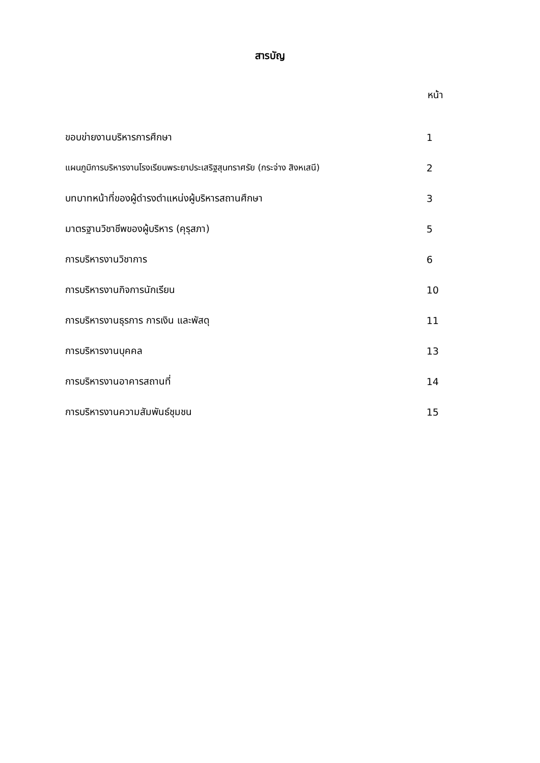สารบัญ
หน้า
| ขอบข่ายงานบริหารการศึกษา | 1 |
| แผนภูมิการบริหารงานโรงเรียนพระยาประเสริฐสุนทราศรัย (กระจ่าง สิงหเสนี) | 2 |
| บทบาทหน้าที่ของผู้ดำรงตำแหน่งผู้บริหารสถานศึกษา | 3 |
| มาตรฐานวิชาชีพของผู้บริหาร (คุรุสภา) | 5 |
| การบริหารงานวิชาการ | 6 |
| การบริหารงานกิจการนักเรียน | 10 |
| การบริหารงานธุรการ การเงิน และพัสดุ | 11 |
| การบริหารงานบุคคล | 13 |
| การบริหารงานอาคารสถานที่ | 14 |
| การบริหารงานความสัมพันธ์ชุมชน | 15 |